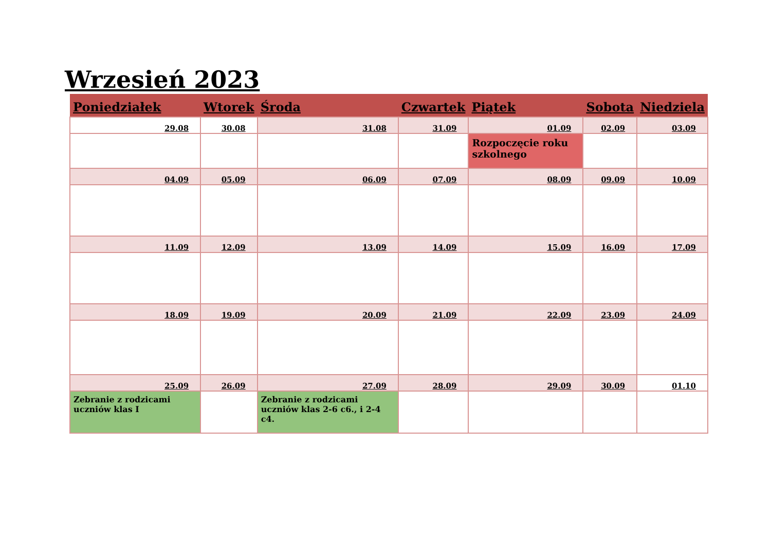Wrzesień 2023
| Poniedziałek | Wtorek | Środa | Czwartek | Piątek | Sobota | Niedziela |
| --- | --- | --- | --- | --- | --- | --- |
| 29.08 | 30.08 | 31.08 | 31.09 | 01.09 | 02.09 | 03.09 |
| | | | | Rozpoczęcie roku szkolnego | | |
| 04.09 | 05.09 | 06.09 | 07.09 | 08.09 | 09.09 | 10.09 |
| 11.09 | 12.09 | 13.09 | 14.09 | 15.09 | 16.09 | 17.09 |
| 18.09 | 19.09 | 20.09 | 21.09 | 22.09 | 23.09 | 24.09 |
| 25.09 | 26.09 | 27.09 | 28.09 | 29.09 | 30.09 | 01.10 |
| Zebranie z rodzicami uczniów klas I | | Zebranie z rodzicami uczniów klas 2-6 c6., i 2-4 c4. | | | | |